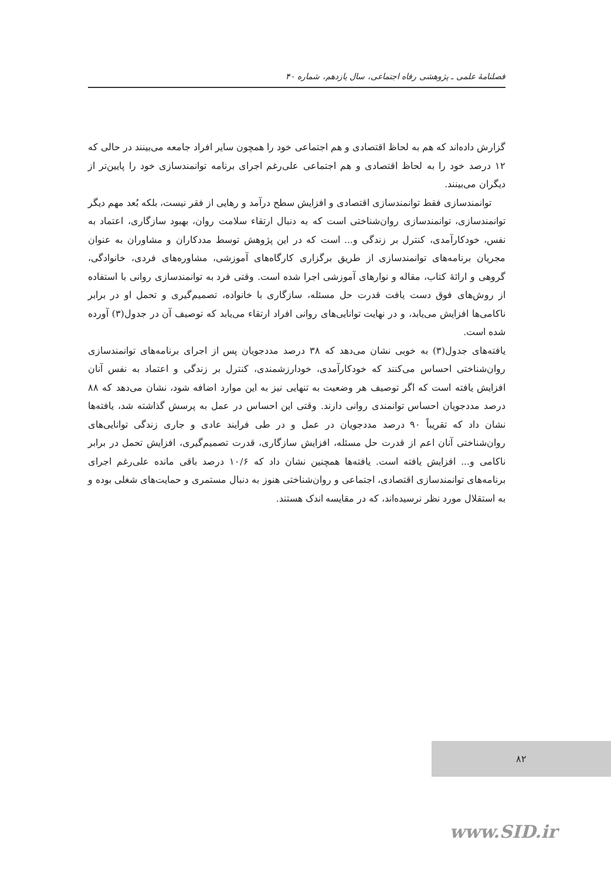فصلنامهٔ علمی ـ پژوهشی رفاه اجتماعی، سال یازدهم، شماره ۴۰
گزارش داده‌اند که هم به لحاظ اقتصادی و هم اجتماعی خود را همچون سایر افراد جامعه می‌بینند در حالی که ۱۲ درصد خود را به لحاظ اقتصادی و هم اجتماعی علی‌رغم اجرای برنامه توانمندسازی خود را پایین‌تر از دیگران می‌بینند.
توانمندسازی فقط توانمندسازی اقتصادی و افزایش سطح درآمد و رهایی از فقر نیست، بلکه بُعد مهم دیگر توانمندسازی، توانمندسازی روان‌شناختی است که به دنبال ارتقاء سلامت روان، بهبود سازگاری، اعتماد به نفس، خودکارآمدی، کنترل بر زندگی و... است که در این پژوهش توسط مددکاران و مشاوران به عنوان مجریان برنامه‌های توانمندسازی از طریق برگزاری کارگاه‌های آموزشی، مشاوره‌های فردی، خانوادگی، گروهی و ارائهٔ کتاب، مقاله و نوارهای آموزشی اجرا شده است. وقتی فرد به توانمندسازی روانی با استفاده از روش‌های فوق دست یافت قدرت حل مسئله، سازگاری با خانواده، تصمیم‌گیری و تحمل او در برابر ناکامی‌ها افزایش می‌یابد، و در نهایت توانایی‌های روانی افراد ارتقاء می‌یابد که توصیف آن در جدول(۳) آورده شده است.
یافته‌های جدول(۳) به خوبی نشان می‌دهد که ۳۸ درصد مددجویان پس از اجرای برنامه‌های توانمندسازی روان‌شناختی احساس می‌کنند که خودکارآمدی، خودارزشمندی، کنترل بر زندگی و اعتماد به نفس آنان افزایش یافته است که اگر توصیف هر وضعیت به تنهایی نیز به این موارد اضافه شود، نشان می‌دهد که ۸۸ درصد مددجویان احساس توانمندی روانی دارند. وقتی این احساس در عمل به پرسش گذاشته شد، یافته‌ها نشان داد که تقریباً ۹۰ درصد مددجویان در عمل و در طی فرایند عادی و جاری زندگی توانایی‌های روان‌شناختی آنان اعم از قدرت حل مسئله، افزایش سازگاری، قدرت تصمیم‌گیری، افزایش تحمل در برابر ناکامی و... افزایش یافته است. یافته‌ها همچنین نشان داد که ۱۰/۶ درصد باقی مانده علی‌رغم اجرای برنامه‌های توانمندسازی اقتصادی، اجتماعی و روان‌شناختی هنوز به دنبال مستمری و حمایت‌های شغلی بوده و به استقلال مورد نظر نرسیده‌اند، که در مقایسه اندک هستند.
۸۲
www.SID.ir